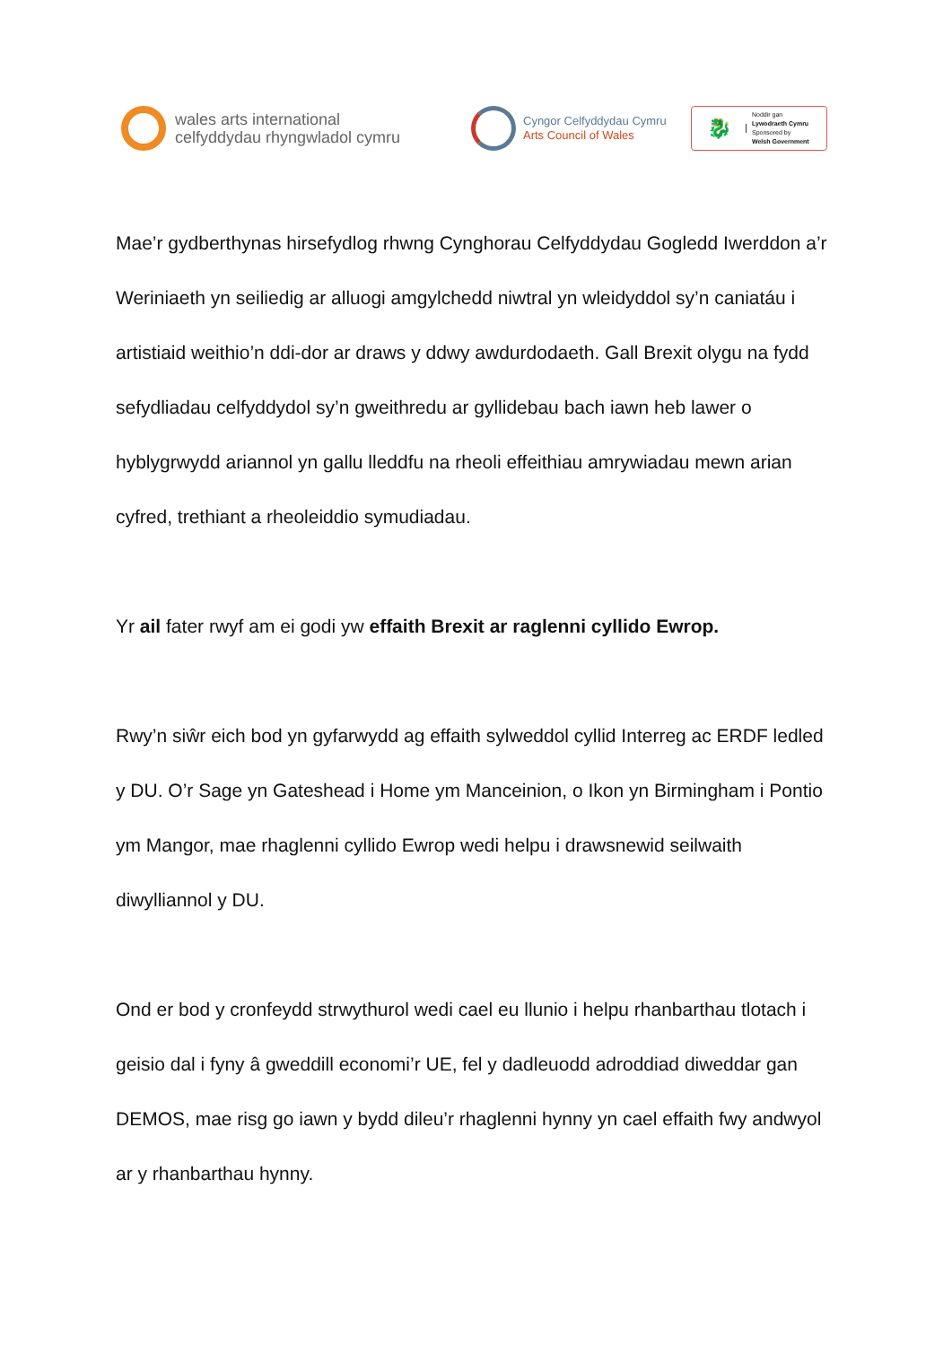wales arts international
celfyddydau rhyngwladol cymru
Cyngor Celfyddydau Cymru
Arts Council of Wales
🐉
Noddir gan
Lywodraeth Cymru
Sponsored by
Welsh Government
Mae’r gydberthynas hirsefydlog rhwng Cynghorau Celfyddydau Gogledd Iwerddon a’r Weriniaeth yn seiliedig ar alluogi amgylchedd niwtral yn wleidyddol sy’n caniatáu i artistiaid weithio’n ddi-dor ar draws y ddwy awdurdodaeth. Gall Brexit olygu na fydd sefydliadau celfyddydol sy’n gweithredu ar gyllidebau bach iawn heb lawer o hyblygrwydd ariannol yn gallu lleddfu na rheoli effeithiau amrywiadau mewn arian cyfred, trethiant a rheoleiddio symudiadau.
Yr ail fater rwyf am ei godi yw effaith Brexit ar raglenni cyllido Ewrop.
Rwy’n siŵr eich bod yn gyfarwydd ag effaith sylweddol cyllid Interreg ac ERDF ledled y DU. O’r Sage yn Gateshead i Home ym Manceinion, o Ikon yn Birmingham i Pontio ym Mangor, mae rhaglenni cyllido Ewrop wedi helpu i drawsnewid seilwaith diwylliannol y DU.
Ond er bod y cronfeydd strwythurol wedi cael eu llunio i helpu rhanbarthau tlotach i geisio dal i fyny â gweddill economi’r UE, fel y dadleuodd adroddiad diweddar gan DEMOS, mae risg go iawn y bydd dileu’r rhaglenni hynny yn cael effaith fwy andwyol ar y rhanbarthau hynny.